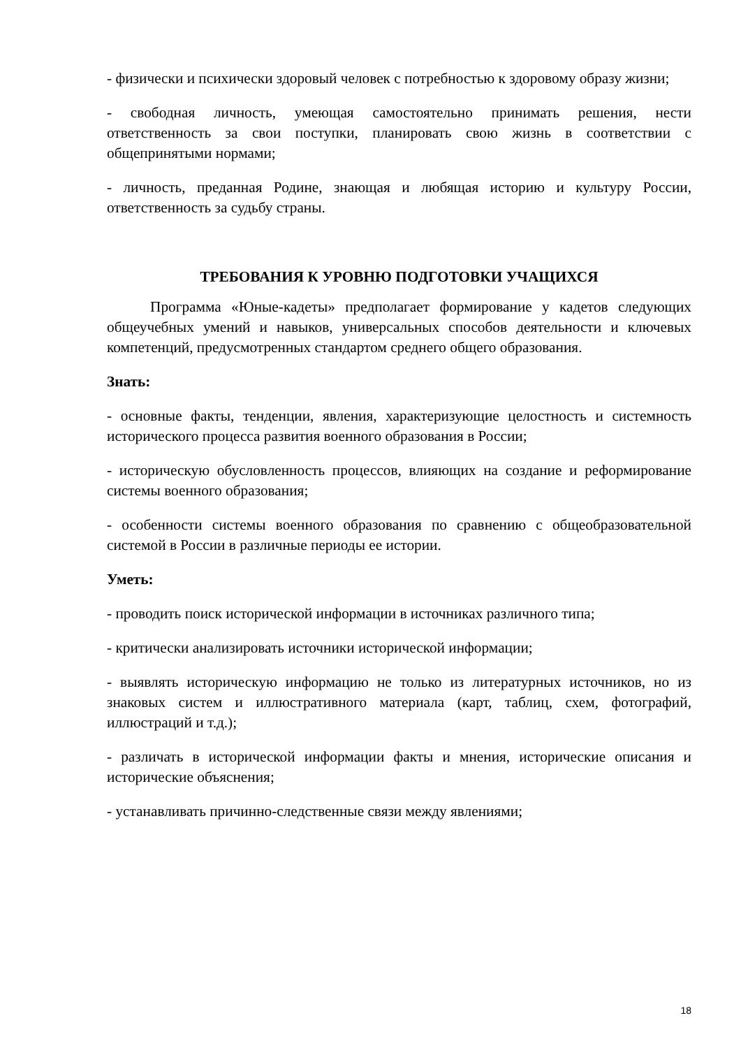- физически и психически здоровый человек с потребностью к здоровому образу жизни;
- свободная личность, умеющая самостоятельно принимать решения, нести ответственность за свои поступки, планировать свою жизнь в соответствии с общепринятыми нормами;
- личность, преданная Родине, знающая и любящая историю и культуру России, ответственность за судьбу страны.
ТРЕБОВАНИЯ К УРОВНЮ ПОДГОТОВКИ УЧАЩИХСЯ
Программа «Юные-кадеты» предполагает формирование у кадетов следующих общеучебных умений и навыков, универсальных способов деятельности и ключевых компетенций, предусмотренных стандартом среднего общего образования.
Знать:
- основные факты, тенденции, явления, характеризующие целостность и системность исторического процесса развития военного образования в России;
- историческую обусловленность процессов, влияющих на создание и реформирование системы военного образования;
- особенности системы военного образования по сравнению с общеобразовательной системой в России в различные периоды ее истории.
Уметь:
- проводить поиск исторической информации в источниках различного типа;
- критически анализировать источники исторической информации;
- выявлять историческую информацию не только из литературных источников, но из знаковых систем и иллюстративного материала (карт, таблиц, схем, фотографий, иллюстраций и т.д.);
- различать в исторической информации факты и мнения, исторические описания и исторические объяснения;
- устанавливать причинно-следственные связи между явлениями;
18